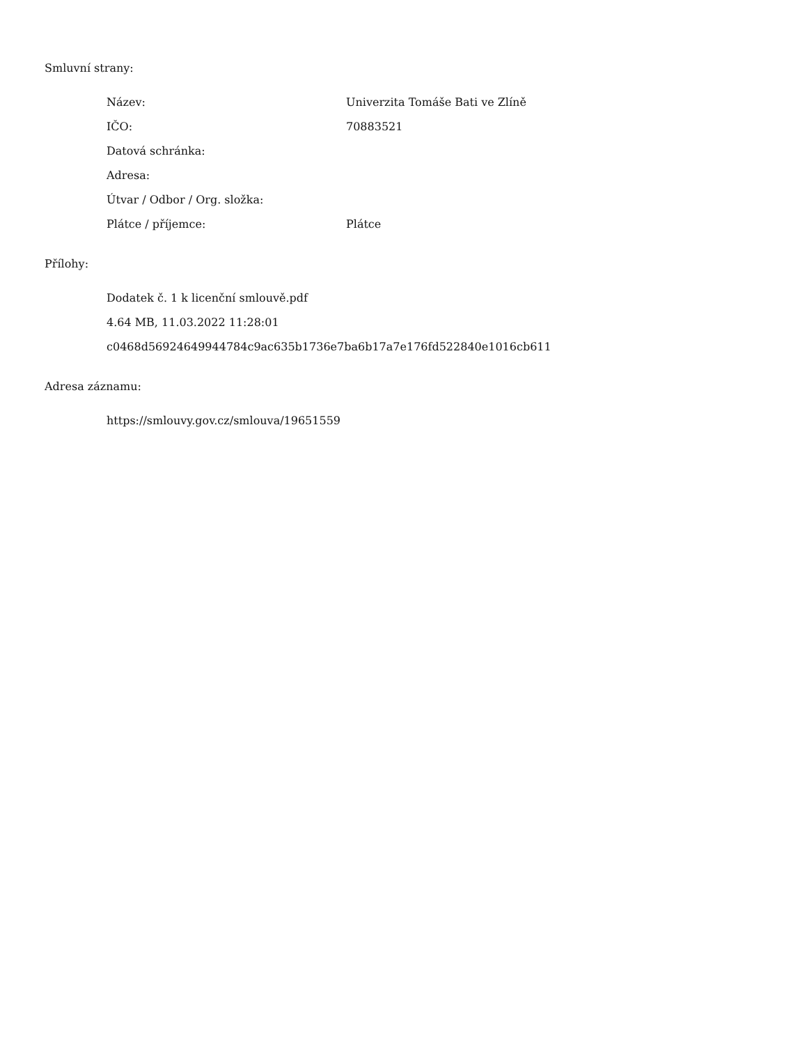Smluvní strany:
| Název: | Univerzita Tomáše Bati ve Zlíně |
| IČO: | 70883521 |
| Datová schránka: | |
| Adresa: | |
| Útvar / Odbor / Org. složka: | |
| Plátce / příjemce: | Plátce |
Přílohy:
Dodatek č. 1 k licenční smlouvě.pdf
4.64 MB, 11.03.2022 11:28:01
c0468d56924649944784c9ac635b1736e7ba6b17a7e176fd522840e1016cb611
Adresa záznamu:
https://smlouvy.gov.cz/smlouva/19651559